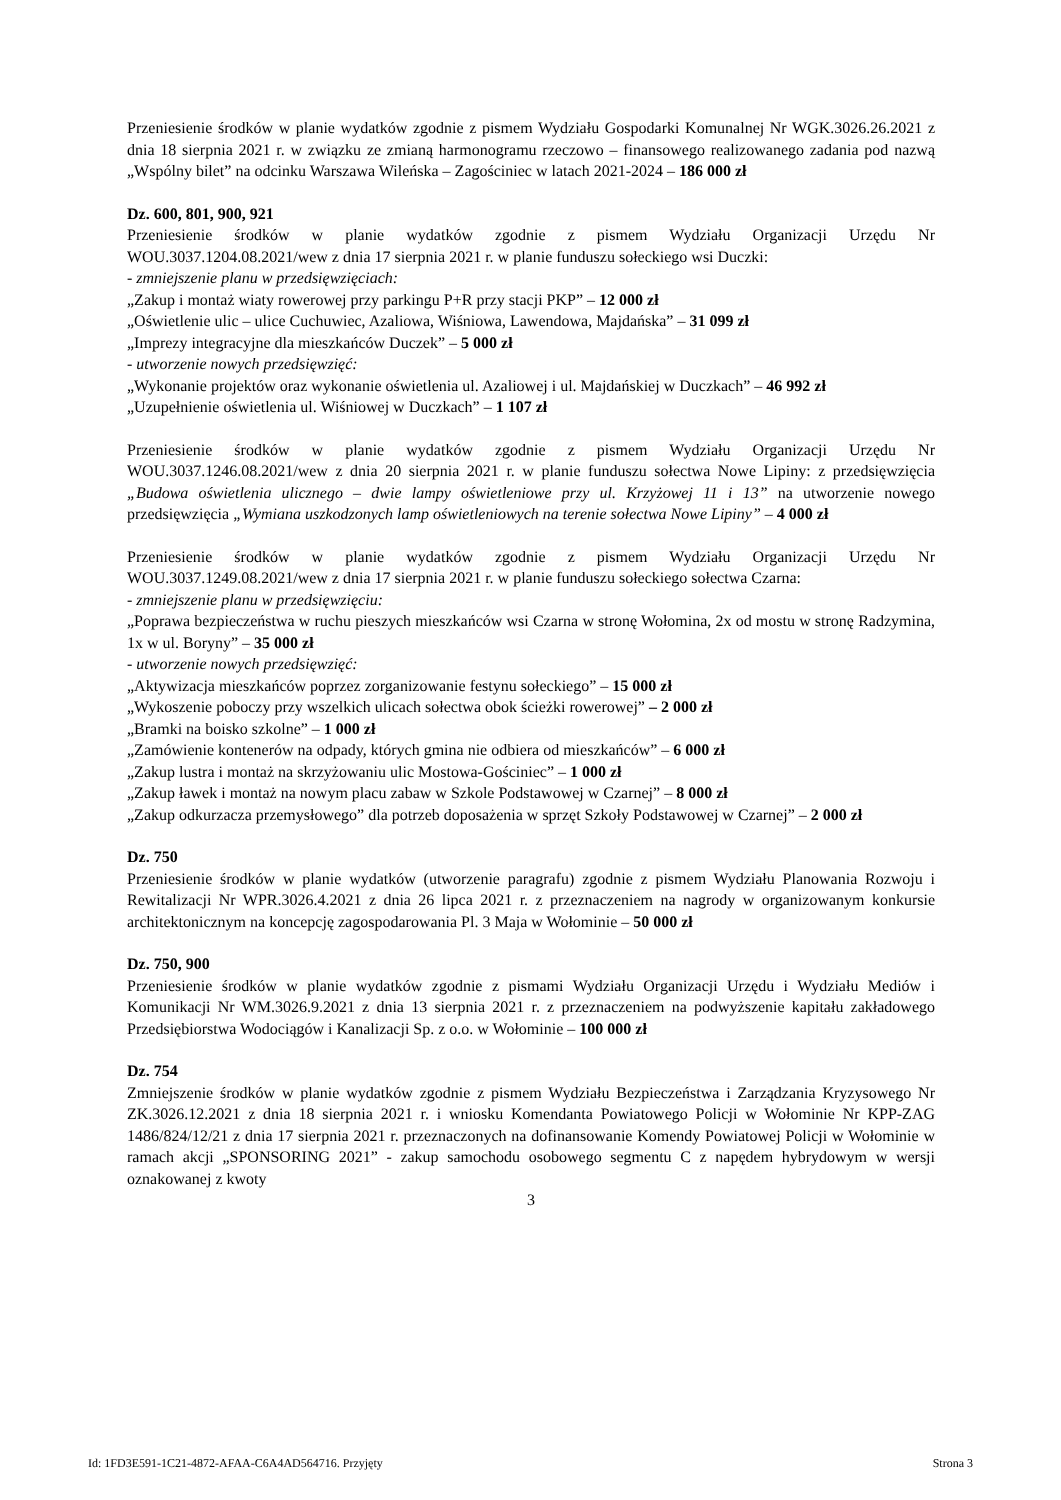Przeniesienie środków w planie wydatków zgodnie z pismem Wydziału Gospodarki Komunalnej Nr WGK.3026.26.2021 z dnia 18 sierpnia 2021 r. w związku ze zmianą harmonogramu rzeczowo – finansowego realizowanego zadania pod nazwą „Wspólny bilet” na odcinku Warszawa Wileńska – Zagościniec w latach 2021-2024 – 186 000 zł
Dz. 600, 801, 900, 921
Przeniesienie środków w planie wydatków zgodnie z pismem Wydziału Organizacji Urzędu Nr WOU.3037.1204.08.2021/wew z dnia 17 sierpnia 2021 r. w planie funduszu sołeckiego wsi Duczki:
- zmniejszenie planu w przedsięwzięciach:
„Zakup i montaż wiaty rowerowej przy parkingu P+R przy stacji PKP” – 12 000 zł
„Oświetlenie ulic – ulice Cuchuwiec, Azaliowa, Wiśniowa, Lawendowa, Majdańska” – 31 099 zł
„Imprezy integracyjne dla mieszkańców Duczek” – 5 000 zł
- utworzenie nowych przedsięwzięć:
„Wykonanie projektów oraz wykonanie oświetlenia ul. Azaliowej i ul. Majdańskiej w Duczkach” – 46 992 zł
„Uzupełnienie oświetlenia ul. Wiśniowej w Duczkach” – 1 107 zł
Przeniesienie środków w planie wydatków zgodnie z pismem Wydziału Organizacji Urzędu Nr WOU.3037.1246.08.2021/wew z dnia 20 sierpnia 2021 r. w planie funduszu sołectwa Nowe Lipiny: z przedsięwzięcia „Budowa oświetlenia ulicznego – dwie lampy oświetleniowe przy ul. Krzyżowej 11 i 13” na utworzenie nowego przedsięwzięcia „Wymiana uszkodzonych lamp oświetleniowych na terenie sołectwa Nowe Lipiny” – 4 000 zł
Przeniesienie środków w planie wydatków zgodnie z pismem Wydziału Organizacji Urzędu Nr WOU.3037.1249.08.2021/wew z dnia 17 sierpnia 2021 r. w planie funduszu sołeckiego sołectwa Czarna:
- zmniejszenie planu w przedsięwzięciu:
„Poprawa bezpieczeństwa w ruchu pieszych mieszkańców wsi Czarna w stronę Wołomina, 2x od mostu w stronę Radzymina, 1x w ul. Boryny” – 35 000 zł
- utworzenie nowych przedsięwzięć:
„Aktywizacja mieszkańców poprzez zorganizowanie festynu sołeckiego” – 15 000 zł
„Wykoszenie poboczy przy wszelkich ulicach sołectwa obok ścieżki rowerowej” – 2 000 zł
„Bramki na boisko szkolne” – 1 000 zł
„Zamówienie kontenerów na odpady, których gmina nie odbiera od mieszkańców” – 6 000 zł
„Zakup lustra i montaż na skrzyżowaniu ulic Mostowa-Gościniec” – 1 000 zł
„Zakup ławek i montaż na nowym placu zabaw w Szkole Podstawowej w Czarnej” – 8 000 zł
„Zakup odkurzacza przemysłowego” dla potrzeb doposażenia w sprzęt Szkoły Podstawowej w Czarnej” – 2 000 zł
Dz. 750
Przeniesienie środków w planie wydatków (utworzenie paragrafu) zgodnie z pismem Wydziału Planowania Rozwoju i Rewitalizacji Nr WPR.3026.4.2021 z dnia 26 lipca 2021 r. z przeznaczeniem na nagrody w organizowanym konkursie architektonicznym na koncepcję zagospodarowania Pl. 3 Maja w Wołominie – 50 000 zł
Dz. 750, 900
Przeniesienie środków w planie wydatków zgodnie z pismami Wydziału Organizacji Urzędu i Wydziału Mediów i Komunikacji Nr WM.3026.9.2021 z dnia 13 sierpnia 2021 r. z przeznaczeniem na podwyższenie kapitału zakładowego Przedsiębiorstwa Wodociągów i Kanalizacji Sp. z o.o. w Wołominie – 100 000 zł
Dz. 754
Zmniejszenie środków w planie wydatków zgodnie z pismem Wydziału Bezpieczeństwa i Zarządzania Kryzysowego Nr ZK.3026.12.2021 z dnia 18 sierpnia 2021 r. i wniosku Komendanta Powiatowego Policji w Wołominie Nr KPP-ZAG 1486/824/12/21 z dnia 17 sierpnia 2021 r. przeznaczonych na dofinansowanie Komendy Powiatowej Policji w Wołominie w ramach akcji „SPONSORING 2021” - zakup samochodu osobowego segmentu C z napędem hybrydowym w wersji oznakowanej z kwoty
3
Id: 1FD3E591-1C21-4872-AFAA-C6A4AD564716. Przyjęty Strona 3